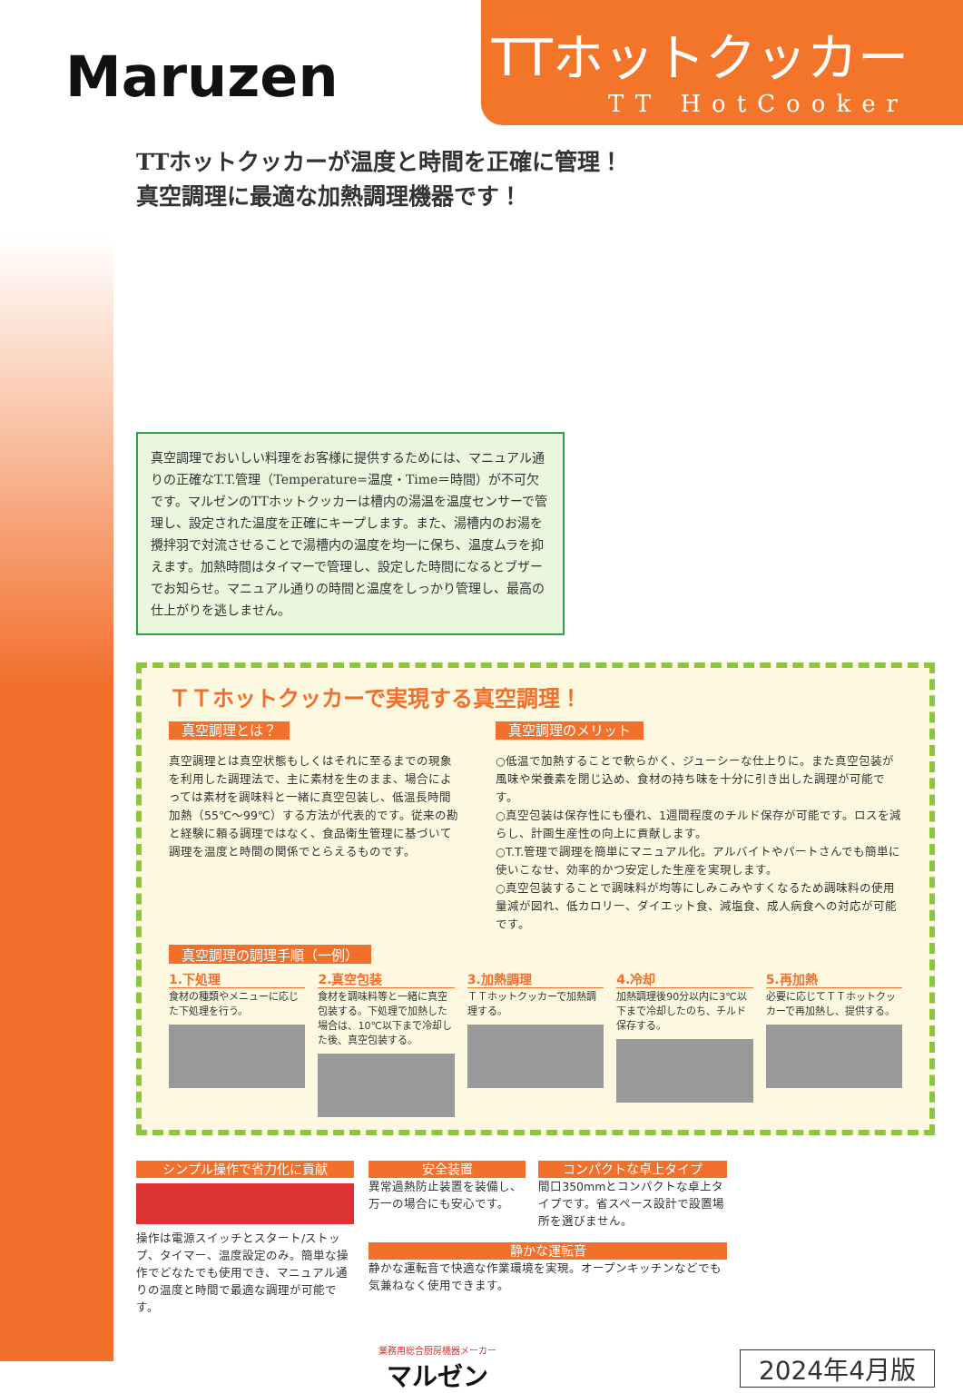Maruzen
TTホットクッカー
TT HotCooker
TTホットクッカーが温度と時間を正確に管理！
真空調理に最適な加熱調理機器です！
真空調理でおいしい料理をお客様に提供するためには、マニュアル通りの正確なT.T.管理（Temperature=温度・Time＝時間）が不可欠です。マルゼンのTTホットクッカーは槽内の湯温を温度センサーで管理し、設定された温度を正確にキープします。また、湯槽内のお湯を攪拌羽で対流させることで湯槽内の温度を均一に保ち、温度ムラを抑えます。加熱時間はタイマーで管理し、設定した時間になるとブザーでお知らせ。マニュアル通りの時間と温度をしっかり管理し、最高の仕上がりを逃しません。
ＴＴホットクッカーで実現する真空調理！
真空調理とは？
真空調理とは真空状態もしくはそれに至るまでの現象を利用した調理法で、主に素材を生のまま、場合によっては素材を調味料と一緒に真空包装し、低温長時間加熱（55℃～99℃）する方法が代表的です。従来の勘と経験に頼る調理ではなく、食品衛生管理に基づいて調理を温度と時間の関係でとらえるものです。
真空調理のメリット
○低温で加熱することで軟らかく、ジューシーな仕上りに。また真空包装が風味や栄養素を閉じ込め、食材の持ち味を十分に引き出した調理が可能です。
○真空包装は保存性にも優れ、1週間程度のチルド保存が可能です。ロスを減らし、計画生産性の向上に貢献します。
○T.T.管理で調理を簡単にマニュアル化。アルバイトやパートさんでも簡単に使いこなせ、効率的かつ安定した生産を実現します。
○真空包装することで調味料が均等にしみこみやすくなるため調味料の使用量減が図れ、低カロリー、ダイエット食、減塩食、成人病食への対応が可能です。
真空調理の調理手順（一例）
1.下処理
食材の種類やメニューに応じた下処理を行う。
2.真空包装
食材を調味料等と一緒に真空包装する。下処理で加熱した場合は、10℃以下まで冷却した後、真空包装する。
3.加熱調理
ＴＴホットクッカーで加熱調理する。
4.冷却
加熱調理後90分以内に3℃以下まで冷却したのち、チルド保存する。
5.再加熱
必要に応じてＴＴホットクッカーで再加熱し、提供する。
シンプル操作で省力化に貢献
操作は電源スイッチとスタート/ストップ、タイマー、温度設定のみ。簡単な操作でどなたでも使用でき、マニュアル通りの温度と時間で最適な調理が可能です。
安全装置
異常過熱防止装置を装備し、万一の場合にも安心です。
コンパクトな卓上タイプ
間口350mmとコンパクトな卓上タイプです。省スペース設計で設置場所を選びません。
静かな運転音
静かな運転音で快適な作業環境を実現。オープンキッチンなどでも気兼ねなく使用できます。
業務用総合厨房機器メーカー
マルゼン
2024年4月版